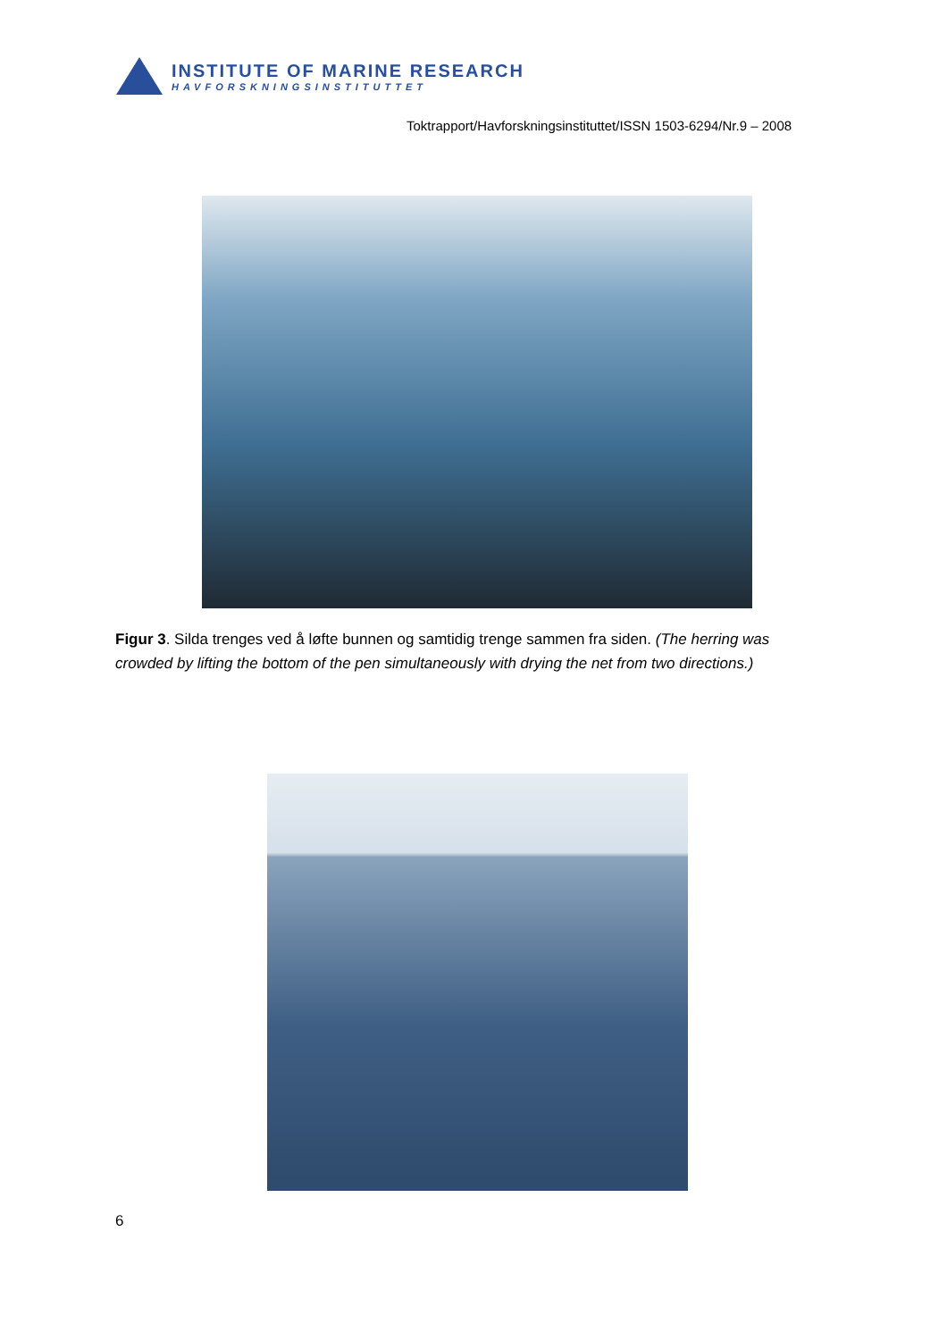INSTITUTE OF MARINE RESEARCH
HAVFORSKNINGSINSTITUTTET
Toktrapport/Havforskningsinstituttet/ISSN 1503-6294/Nr.9 – 2008
Figur 3. Silda trenges ved å løfte bunnen og samtidig trenge sammen fra siden. (The herring was crowded by lifting the bottom of the pen simultaneously with drying the net from two directions.)
6